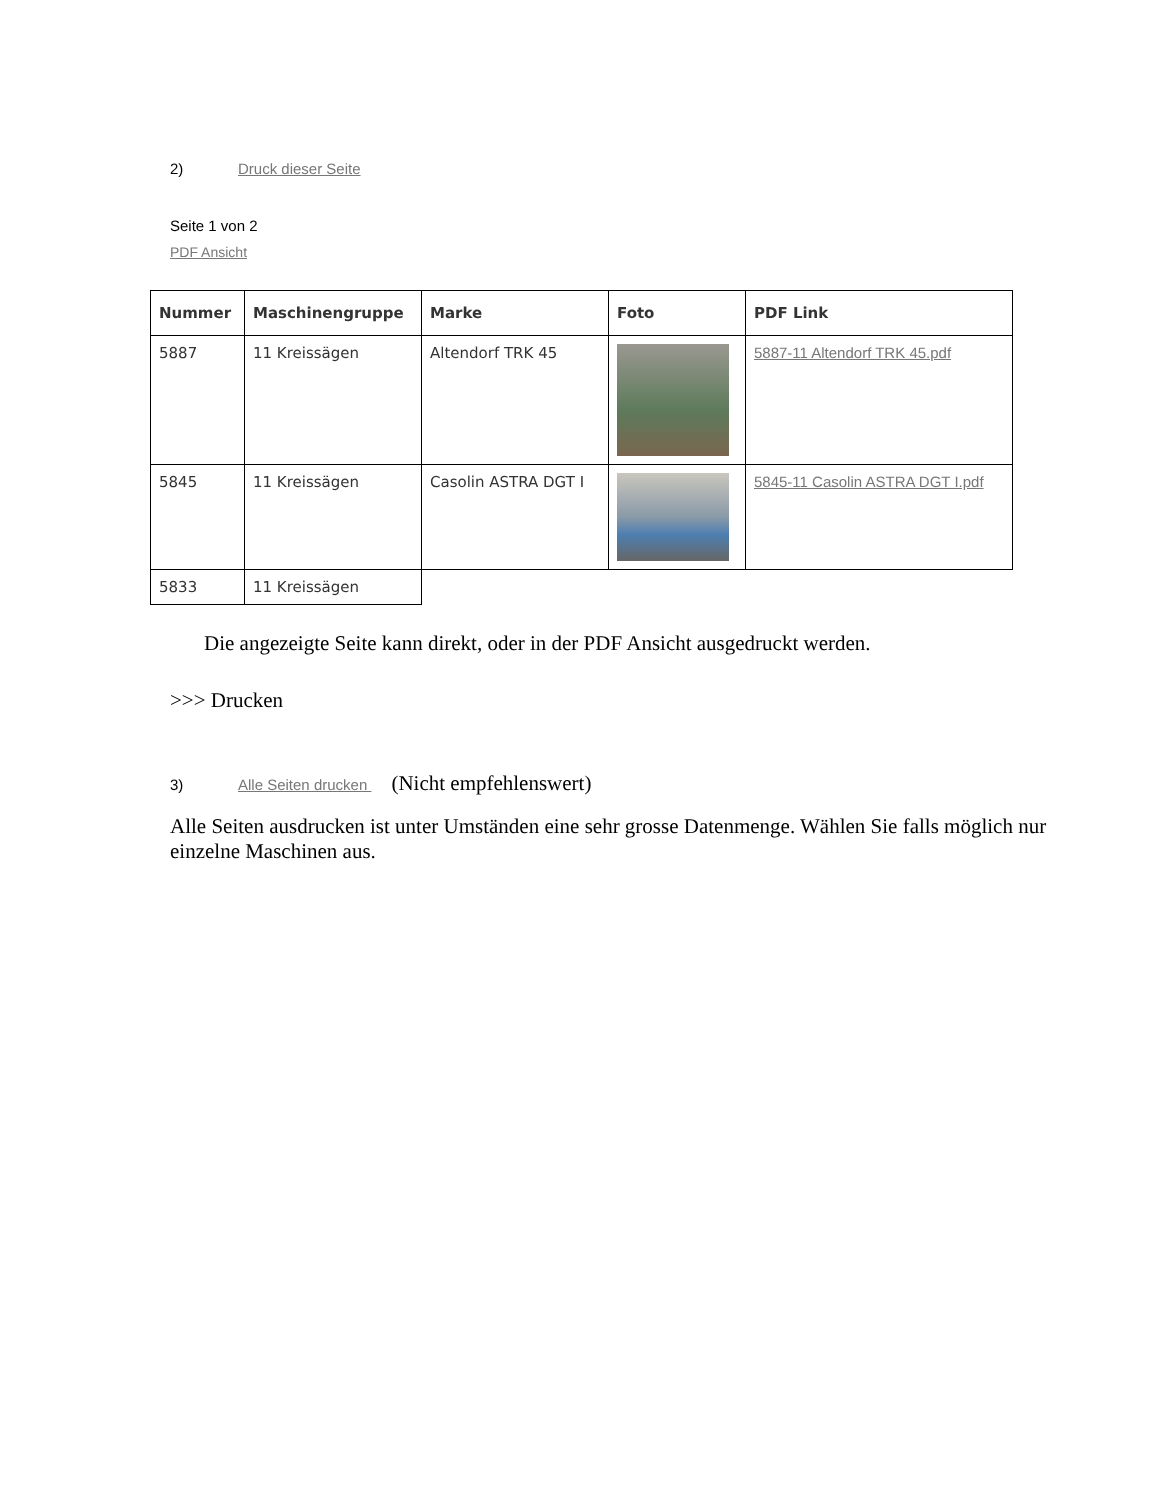2) Druck dieser Seite
Seite 1 von 2
PDF Ansicht
| Nummer | Maschinengruppe | Marke | Foto | PDF Link |
| --- | --- | --- | --- | --- |
| 5887 | 11 Kreissägen | Altendorf TRK 45 | | 5887-11 Altendorf TRK 45.pdf |
| 5845 | 11 Kreissägen | Casolin ASTRA DGT I | | 5845-11 Casolin ASTRA DGT I.pdf |
| 5833 | 11 Kreissägen | | | |
Die angezeigte Seite kann direkt, oder in der PDF Ansicht ausgedruckt werden.
>>> Drucken
3) Alle Seiten drucken (Nicht empfehlenswert)
Alle Seiten ausdrucken ist unter Umständen eine sehr grosse Datenmenge. Wählen Sie falls möglich nur einzelne Maschinen aus.